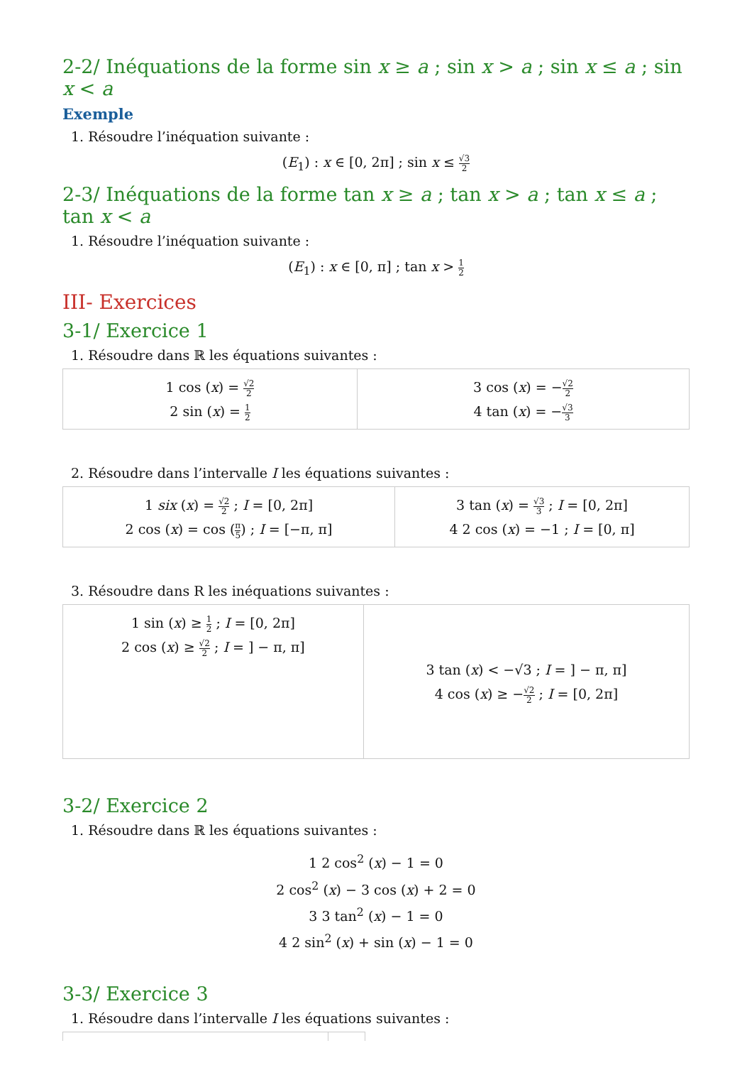2-2/ Inéquations de la forme sin x ≥ a ; sin x > a ; sin x ≤ a ; sin x < a
Exemple
1. Résoudre l’inéquation suivante :
(E<sub>1</sub>) : x ∈ [0, 2π] ; sin x ≤ √3 2
2-3/ Inéquations de la forme tan x ≥ a ; tan x > a ; tan x ≤ a ; tan x < a
1. Résoudre l’inéquation suivante :
(E<sub>1</sub>) : x ∈ [0, π] ; tan x > 1 2
III- Exercices
3-1/ Exercice 1
1. Résoudre dans ℝ les équations suivantes :
| 1 cos ( x ) = √2 2 2 sin ( x ) = 1 2 | 3 cos ( x ) = − √2 2 4 tan ( x ) = − √3 3 |
2. Résoudre dans l’intervalle I les équations suivantes :
| 1 six ( x ) = √2 2 ; I = [0, 2π] 2 cos ( x ) = cos ( π 5 ) ; I = [−π, π] | 3 tan ( x ) = √3 3 ; I = [0, 2π] 4 2 cos ( x ) = −1 ; I = [0, π] |
3. Résoudre dans R les inéquations suivantes :
| 1 sin ( x ) ≥ 1 2 ; I = [0, 2π] 2 cos ( x ) ≥ √2 2 ; I = ] − π, π] | 3 tan ( x ) < −√3 ; I = ] − π, π] 4 cos ( x ) ≥ − √2 2 ; I = [0, 2π] |
3-2/ Exercice 2
1. Résoudre dans ℝ les équations suivantes :
1 2 cos<sup>2</sup> (x) − 1 = 0
2 cos<sup>2</sup> (x) − 3 cos (x) + 2 = 0
3 3 tan<sup>2</sup> (x) − 1 = 0
4 2 sin<sup>2</sup> (x) + sin (x) − 1 = 0
3-3/ Exercice 3
1. Résoudre dans l’intervalle I les équations suivantes :